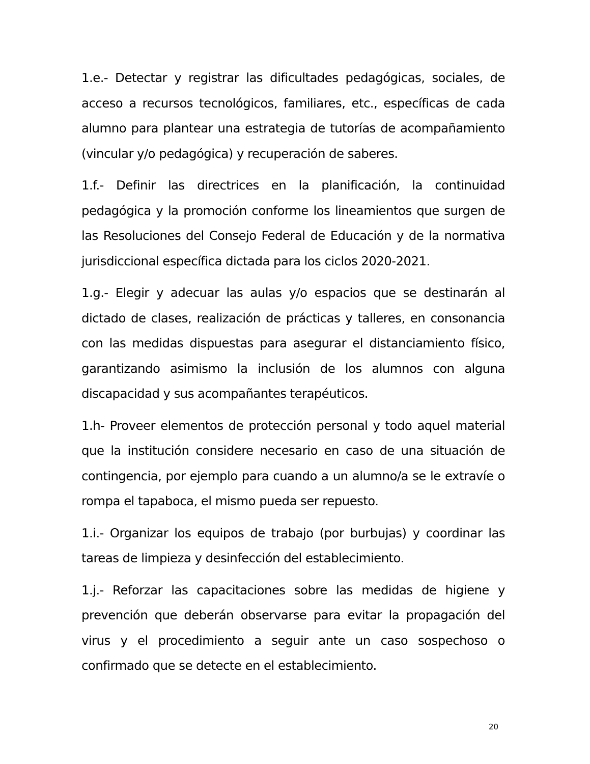1.e.- Detectar y registrar las dificultades pedagógicas, sociales, de acceso a recursos tecnológicos, familiares, etc., específicas de cada alumno para plantear una estrategia de tutorías de acompañamiento (vincular y/o pedagógica) y recuperación de saberes.
1.f.- Definir las directrices en la planificación, la continuidad pedagógica y la promoción conforme los lineamientos que surgen de las Resoluciones del Consejo Federal de Educación y de la normativa jurisdiccional específica dictada para los ciclos 2020-2021.
1.g.- Elegir y adecuar las aulas y/o espacios que se destinarán al dictado de clases, realización de prácticas y talleres, en consonancia con las medidas dispuestas para asegurar el distanciamiento físico, garantizando asimismo la inclusión de los alumnos con alguna discapacidad y sus acompañantes terapéuticos.
1.h- Proveer elementos de protección personal y todo aquel material que la institución considere necesario en caso de una situación de contingencia, por ejemplo para cuando a un alumno/a se le extravíe o rompa el tapaboca, el mismo pueda ser repuesto.
1.i.- Organizar los equipos de trabajo (por burbujas) y coordinar las tareas de limpieza y desinfección del establecimiento.
1.j.- Reforzar las capacitaciones sobre las medidas de higiene y prevención que deberán observarse para evitar la propagación del virus y el procedimiento a seguir ante un caso sospechoso o confirmado que se detecte en el establecimiento.
20